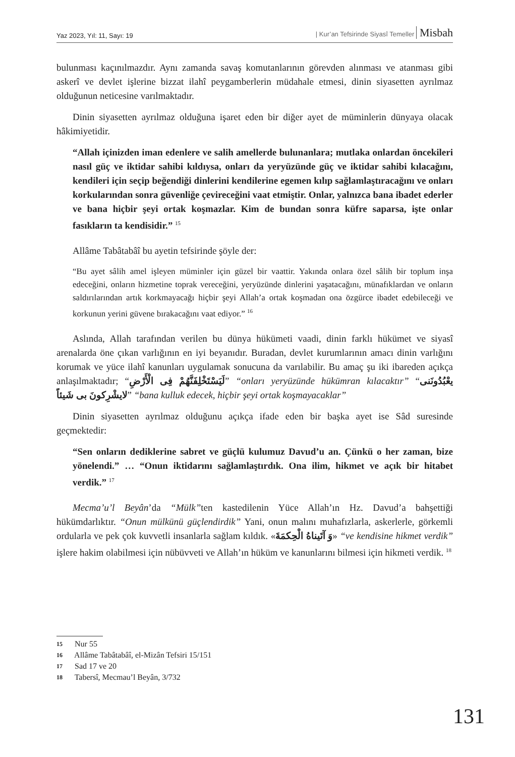Yaz 2023, Yıl: 11, Sayı: 19 | Kur’an Tefsirinde Siyasî Temeller Misbah
bulunması kaçınılmazdır. Aynı zamanda savaş komutanlarının görevden alınması ve atanması gibi askerî ve devlet işlerine bizzat ilahî peygamberlerin müdahale etmesi, dinin siyasetten ayrılmaz olduğunun neticesine varılmaktadır.
Dinin siyasetten ayrılmaz olduğuna işaret eden bir diğer ayet de müminlerin dünyaya olacak hâkimiyetidir.
“Allah içinizden iman edenlere ve salih amellerde bulunanlara; mutlaka onlardan öncekileri nasıl güç ve iktidar sahibi kıldıysa, onları da yeryüzünde güç ve iktidar sahibi kılacağını, kendileri için seçip beğendiği dinlerini kendilerine egemen kılıp sağlamlaştıracağını ve onları korkularından sonra güvenliğe çevireceğini vaat etmiştir. Onlar, yalnızca bana ibadet ederler ve bana hiçbir şeyi ortak koşmazlar. Kim de bundan sonra küfre saparsa, işte onlar fasıkların ta kendisidir.” <sup>15</sup>
Allâme Tabâtabâî bu ayetin tefsirinde şöyle der:
“Bu ayet sâlih amel işleyen müminler için güzel bir vaattir. Yakında onlara özel sâlih bir toplum inşa edeceğini, onların hizmetine toprak vereceğini, yeryüzünde dinlerini yaşatacağını, münafıklardan ve onların saldırılarından artık korkmayacağı hiçbir şeyi Allah’a ortak koşmadan ona özgürce ibadet edebileceği ve korkunun yerini güvene bırakacağını vaat ediyor.” <sup>16</sup>
Aslında, Allah tarafından verilen bu dünya hükümeti vaadi, dinin farklı hükümet ve siyasî arenalarda öne çıkan varlığının en iyi beyanıdır. Buradan, devlet kurumlarının amacı dinin varlığını korumak ve yüce ilahî kanunları uygulamak sonucuna da varılabilir. Bu amaç şu iki ibareden açıkça anlaşılmaktadır; “لَيَسْتَخْلِفَنَّهُمْ فِى الْأَرْضِ” “onları yeryüzünde hükümran kılacaktır” “يعْبُدُونَنى لايشْرِكونَ بى شَيئاً” “bana kulluk edecek, hiçbir şeyi ortak koşmayacaklar”
Dinin siyasetten ayrılmaz olduğunu açıkça ifade eden bir başka ayet ise Sâd suresinde geçmektedir:
“Sen onların dediklerine sabret ve güçlü kulumuz Davud’u an. Çünkü o her zaman, bize yönelendi.” … “Onun iktidarını sağlamlaştırdık. Ona ilim, hikmet ve açık bir hitabet verdik.” <sup>17</sup>
Mecma’u’l Beyân’da “Mülk”ten kastedilenin Yüce Allah’ın Hz. Davud’a bahşettiği hükümdarlıktır. “Onun mülkünü güçlendirdik” Yani, onun malını muhafızlarla, askerlerle, görkemli ordularla ve pek çok kuvvetli insanlarla sağlam kıldık. «وَ آتَيناهُ الْحِكمَةَ» “ve kendisine hikmet verdik” işlere hakim olabilmesi için nübüvveti ve Allah’ın hüküm ve kanunlarını bilmesi için hikmeti verdik. <sup>18</sup>
15 Nur 55
16 Allâme Tabâtabâî, el-Mizân Tefsiri 15/151
17 Sad 17 ve 20
18 Tabersî, Mecmau’l Beyân, 3/732
131